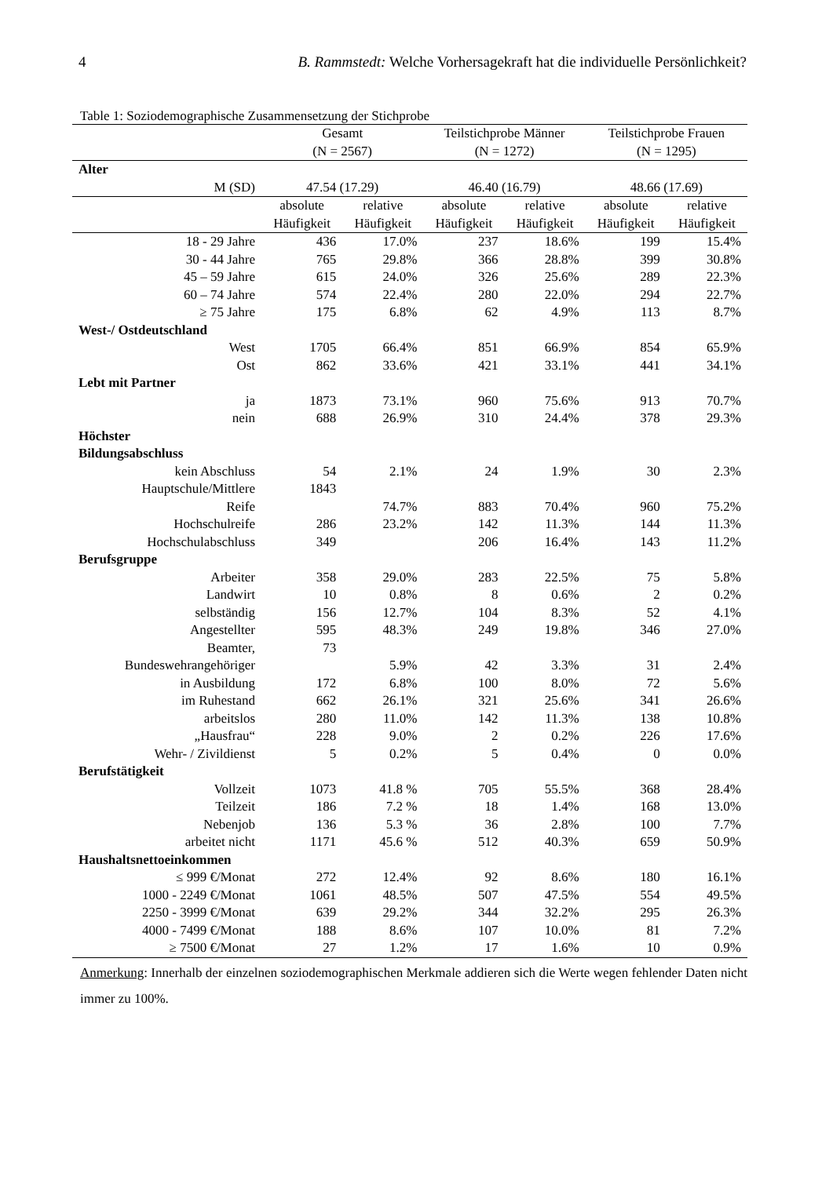4 B. Rammstedt: Welche Vorhersagekraft hat die individuelle Persönlichkeit?
Table 1: Soziodemographische Zusammensetzung der Stichprobe
| | Gesamt (N = 2567) | | Teilstichprobe Männer (N = 1272) | | Teilstichprobe Frauen (N = 1295) | |
| --- | --- | --- | --- | --- | --- | --- |
| Alter | | | | | | |
| M (SD) | 47.54 (17.29) | | 46.40 (16.79) | | 48.66 (17.69) | |
| | absolute Häufigkeit | relative Häufigkeit | absolute Häufigkeit | relative Häufigkeit | absolute Häufigkeit | relative Häufigkeit |
| 18 - 29 Jahre | 436 | 17.0% | 237 | 18.6% | 199 | 15.4% |
| 30 - 44 Jahre | 765 | 29.8% | 366 | 28.8% | 399 | 30.8% |
| 45 – 59 Jahre | 615 | 24.0% | 326 | 25.6% | 289 | 22.3% |
| 60 – 74 Jahre | 574 | 22.4% | 280 | 22.0% | 294 | 22.7% |
| ≥ 75 Jahre | 175 | 6.8% | 62 | 4.9% | 113 | 8.7% |
| West-/ Ostdeutschland | | | | | | |
| West | 1705 | 66.4% | 851 | 66.9% | 854 | 65.9% |
| Ost | 862 | 33.6% | 421 | 33.1% | 441 | 34.1% |
| Lebt mit Partner | | | | | | |
| ja | 1873 | 73.1% | 960 | 75.6% | 913 | 70.7% |
| nein | 688 | 26.9% | 310 | 24.4% | 378 | 29.3% |
| Höchster Bildungsabschluss | | | | | | |
| kein Abschluss | 54 | 2.1% | 24 | 1.9% | 30 | 2.3% |
| Hauptschule/Mittlere | 1843 | | | | | |
| Reife | | 74.7% | 883 | 70.4% | 960 | 75.2% |
| Hochschulreife | 286 | 23.2% | 142 | 11.3% | 144 | 11.3% |
| Hochschulabschluss | 349 | | 206 | 16.4% | 143 | 11.2% |
| Berufsgruppe | | | | | | |
| Arbeiter | 358 | 29.0% | 283 | 22.5% | 75 | 5.8% |
| Landwirt | 10 | 0.8% | 8 | 0.6% | 2 | 0.2% |
| selbständig | 156 | 12.7% | 104 | 8.3% | 52 | 4.1% |
| Angestellter | 595 | 48.3% | 249 | 19.8% | 346 | 27.0% |
| Beamter, | 73 | | | | | |
| Bundeswehrangehöriger | | 5.9% | 42 | 3.3% | 31 | 2.4% |
| in Ausbildung | 172 | 6.8% | 100 | 8.0% | 72 | 5.6% |
| im Ruhestand | 662 | 26.1% | 321 | 25.6% | 341 | 26.6% |
| arbeitslos | 280 | 11.0% | 142 | 11.3% | 138 | 10.8% |
| „Hausfrau“ | 228 | 9.0% | 2 | 0.2% | 226 | 17.6% |
| Wehr- / Zivildienst | 5 | 0.2% | 5 | 0.4% | 0 | 0.0% |
| Berufstätigkeit | | | | | | |
| Vollzeit | 1073 | 41.8 % | 705 | 55.5% | 368 | 28.4% |
| Teilzeit | 186 | 7.2 % | 18 | 1.4% | 168 | 13.0% |
| Nebenjob | 136 | 5.3 % | 36 | 2.8% | 100 | 7.7% |
| arbeitet nicht | 1171 | 45.6 % | 512 | 40.3% | 659 | 50.9% |
| Haushaltsnettoeinkommen | | | | | | |
| ≤ 999 €/Monat | 272 | 12.4% | 92 | 8.6% | 180 | 16.1% |
| 1000 - 2249 €/Monat | 1061 | 48.5% | 507 | 47.5% | 554 | 49.5% |
| 2250 - 3999 €/Monat | 639 | 29.2% | 344 | 32.2% | 295 | 26.3% |
| 4000 - 7499 €/Monat | 188 | 8.6% | 107 | 10.0% | 81 | 7.2% |
| ≥ 7500 €/Monat | 27 | 1.2% | 17 | 1.6% | 10 | 0.9% |
Anmerkung: Innerhalb der einzelnen soziodemographischen Merkmale addieren sich die Werte wegen fehlender Daten nicht immer zu 100%.